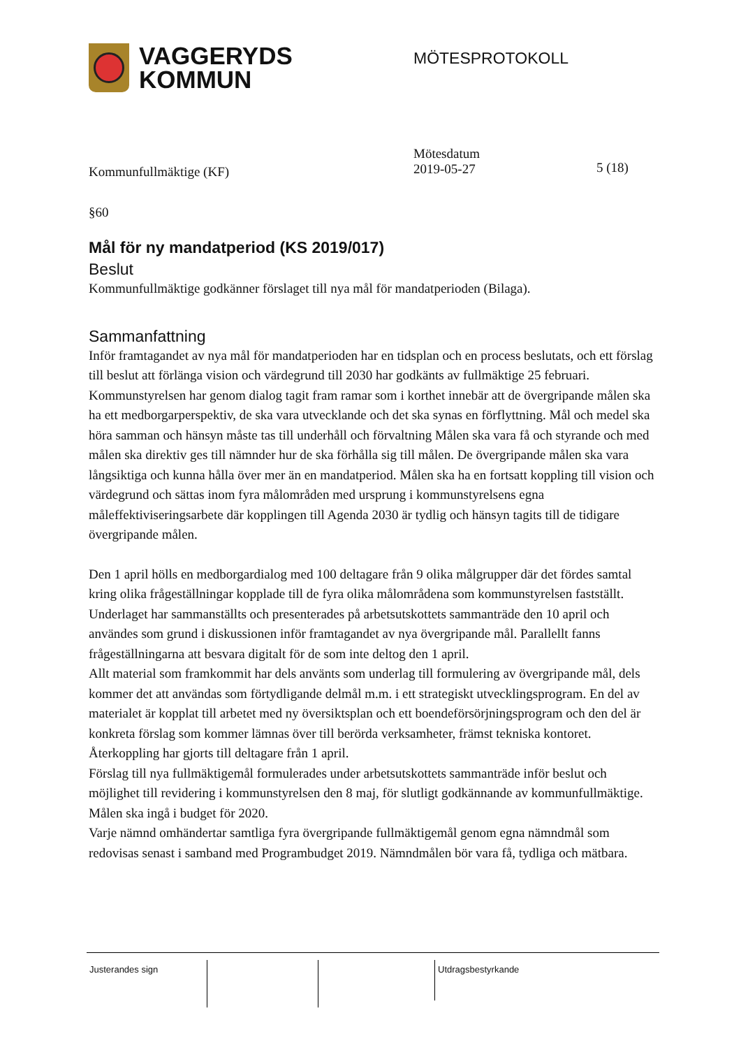VAGGERYDS
KOMMUN
MÖTESPROTOKOLL
Kommunfullmäktige (KF)
Mötesdatum
2019-05-27
5 (18)
§60
Mål för ny mandatperiod (KS 2019/017)
Beslut
Kommunfullmäktige godkänner förslaget till nya mål för mandatperioden (Bilaga).
Sammanfattning
Inför framtagandet av nya mål för mandatperioden har en tidsplan och en process beslutats, och ett förslag till beslut att förlänga vision och värdegrund till 2030 har godkänts av fullmäktige 25 februari. Kommunstyrelsen har genom dialog tagit fram ramar som i korthet innebär att de övergripande målen ska ha ett medborgarperspektiv, de ska vara utvecklande och det ska synas en förflyttning. Mål och medel ska höra samman och hänsyn måste tas till underhåll och förvaltning Målen ska vara få och styrande och med målen ska direktiv ges till nämnder hur de ska förhålla sig till målen. De övergripande målen ska vara långsiktiga och kunna hålla över mer än en mandatperiod. Målen ska ha en fortsatt koppling till vision och värdegrund och sättas inom fyra målområden med ursprung i kommunstyrelsens egna måleffektiviseringsarbete där kopplingen till Agenda 2030 är tydlig och hänsyn tagits till de tidigare övergripande målen.
Den 1 april hölls en medborgardialog med 100 deltagare från 9 olika målgrupper där det fördes samtal kring olika frågeställningar kopplade till de fyra olika målområdena som kommunstyrelsen fastställt. Underlaget har sammanställts och presenterades på arbetsutskottets sammanträde den 10 april och användes som grund i diskussionen inför framtagandet av nya övergripande mål. Parallellt fanns frågeställningarna att besvara digitalt för de som inte deltog den 1 april.
Allt material som framkommit har dels använts som underlag till formulering av övergripande mål, dels kommer det att användas som förtydligande delmål m.m. i ett strategiskt utvecklingsprogram. En del av materialet är kopplat till arbetet med ny översiktsplan och ett boendeförsörjningsprogram och den del är konkreta förslag som kommer lämnas över till berörda verksamheter, främst tekniska kontoret. Återkoppling har gjorts till deltagare från 1 april.
Förslag till nya fullmäktigemål formulerades under arbetsutskottets sammanträde inför beslut och möjlighet till revidering i kommunstyrelsen den 8 maj, för slutligt godkännande av kommunfullmäktige. Målen ska ingå i budget för 2020.
Varje nämnd omhändertar samtliga fyra övergripande fullmäktigemål genom egna nämndmål som redovisas senast i samband med Programbudget 2019. Nämndmålen bör vara få, tydliga och mätbara.
Justerandes sign Utdragsbestyrkande